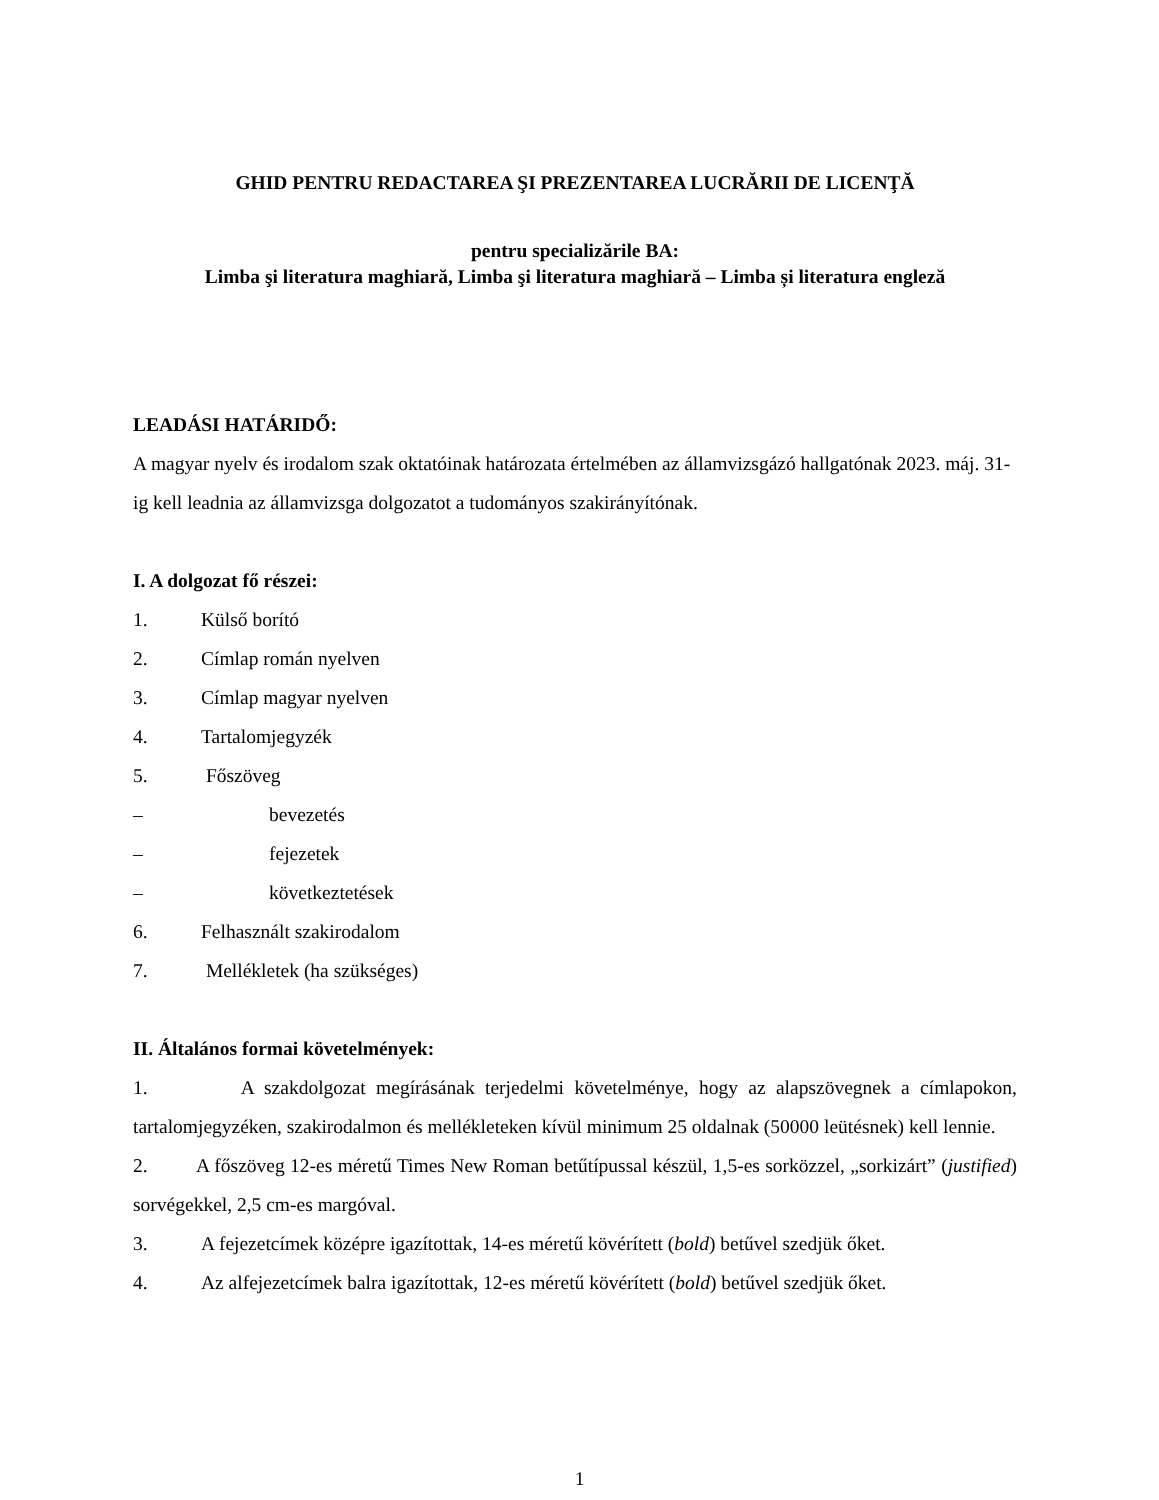GHID PENTRU REDACTAREA ŞI PREZENTAREA LUCRĂRII DE LICENŢĂ
pentru specializările BA:
Limba şi literatura maghiară, Limba şi literatura maghiară – Limba și literatura engleză
LEADÁSI HATÁRIDŐ:
A magyar nyelv és irodalom szak oktatóinak határozata értelmében az államvizsgázó hallgatónak 2023. máj. 31-ig kell leadnia az államvizsga dolgozatot a tudományos szakirányítónak.
I. A dolgozat fő részei:
1. Külső borító
2. Címlap román nyelven
3. Címlap magyar nyelven
4. Tartalomjegyzék
5. Főszöveg
– bevezetés
– fejezetek
– következtetések
6. Felhasznált szakirodalom
7. Mellékletek (ha szükséges)
II. Általános formai követelmények:
1. A szakdolgozat megírásának terjedelmi követelménye, hogy az alapszövegnek a címlapokon, tartalomjegyzéken, szakirodalmon és mellékleteken kívül minimum 25 oldalnak (50000 leütésnek) kell lennie.
2. A főszöveg 12-es méretű Times New Roman betűtípussal készül, 1,5-es sorközzel, „sorkizárt” (justified) sorvégekkel, 2,5 cm-es margóval.
3. A fejezetcímek középre igazítottak, 14-es méretű kövérített (bold) betűvel szedjük őket.
4. Az alfejezetcímek balra igazítottak, 12-es méretű kövérített (bold) betűvel szedjük őket.
1